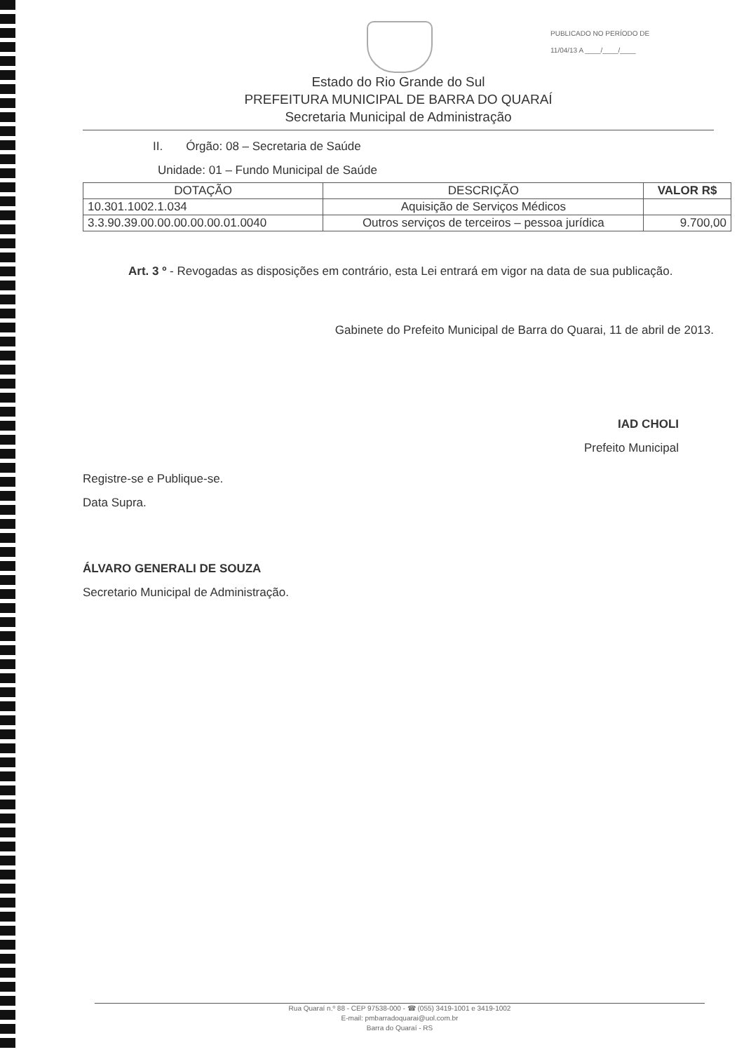PUBLICADO NO PERÍODO DE
11/04/13 A ____/____/____
Estado do Rio Grande do Sul
PREFEITURA MUNICIPAL DE BARRA DO QUARAÍ
Secretaria Municipal de Administração
II. Órgão: 08 – Secretaria de Saúde
Unidade: 01 – Fundo Municipal de Saúde
| DOTAÇÃO | DESCRIÇÃO | VALOR R$ |
| --- | --- | --- |
| 10.301.1002.1.034 | Aquisição de Serviços Médicos | |
| 3.3.90.39.00.00.00.00.00.01.0040 | Outros serviços de terceiros – pessoa jurídica | 9.700,00 |
Art. 3 º - Revogadas as disposições em contrário, esta Lei entrará em vigor na data de sua publicação.
Gabinete do Prefeito Municipal de Barra do Quarai, 11 de abril de 2013.
IAD CHOLI
Prefeito Municipal
Registre-se e Publique-se.
Data Supra.
ÁLVARO GENERALI DE SOUZA
Secretario Municipal de Administração.
Rua Quaraí n.º 88 - CEP 97538-000 - ☎ (055) 3419-1001 e 3419-1002
E-mail: pmbarradoquarai@uol.com.br
Barra do Quaraí - RS